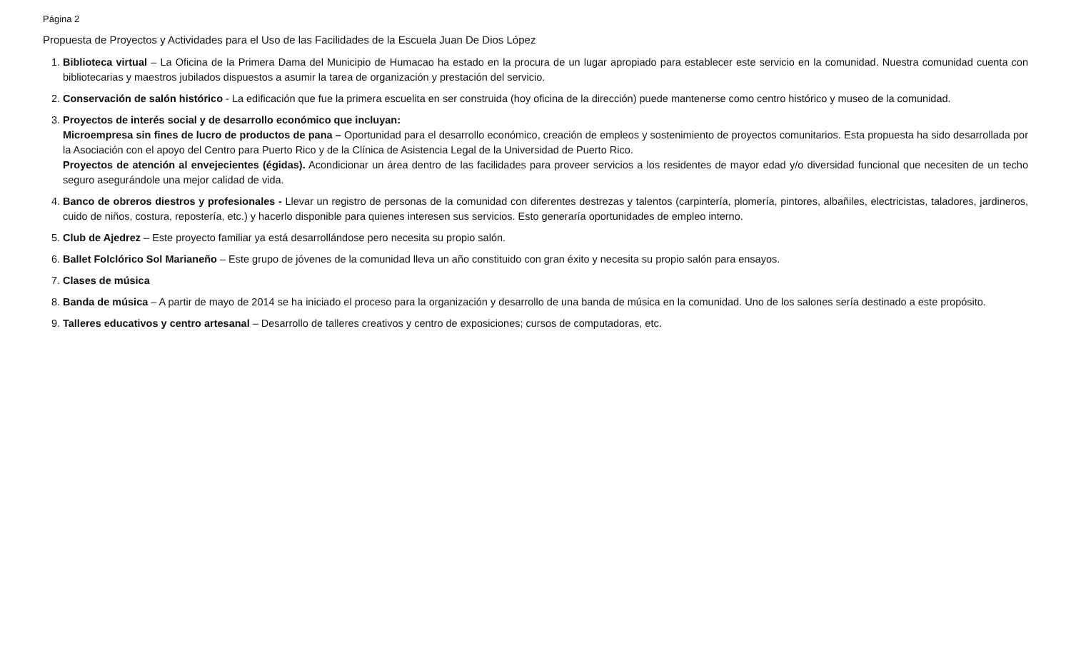Página 2
Propuesta de Proyectos y Actividades para el Uso de las Facilidades de la Escuela Juan De Dios López
1. Biblioteca virtual – La Oficina de la Primera Dama del Municipio de Humacao ha estado en la procura de un lugar apropiado para establecer este servicio en la comunidad. Nuestra comunidad cuenta con bibliotecarias y maestros jubilados dispuestos a asumir la tarea de organización y prestación del servicio.
2. Conservación de salón histórico - La edificación que fue la primera escuelita en ser construida (hoy oficina de la dirección) puede mantenerse como centro histórico y museo de la comunidad.
3. Proyectos de interés social y de desarrollo económico que incluyan:
Microempresa sin fines de lucro de productos de pana – Oportunidad para el desarrollo económico, creación de empleos y sostenimiento de proyectos comunitarios. Esta propuesta ha sido desarrollada por la Asociación con el apoyo del Centro para Puerto Rico y de la Clínica de Asistencia Legal de la Universidad de Puerto Rico.
Proyectos de atención al envejecientes (égidas). Acondicionar un área dentro de las facilidades para proveer servicios a los residentes de mayor edad y/o diversidad funcional que necesiten de un techo seguro asegurándole una mejor calidad de vida.
4. Banco de obreros diestros y profesionales - Llevar un registro de personas de la comunidad con diferentes destrezas y talentos (carpintería, plomería, pintores, albañiles, electricistas, taladores, jardineros, cuido de niños, costura, repostería, etc.) y hacerlo disponible para quienes interesen sus servicios. Esto generaría oportunidades de empleo interno.
5. Club de Ajedrez – Este proyecto familiar ya está desarrollándose pero necesita su propio salón.
6. Ballet Folclórico Sol Marianeño – Este grupo de jóvenes de la comunidad lleva un año constituido con gran éxito y necesita su propio salón para ensayos.
7. Clases de música
8. Banda de música – A partir de mayo de 2014 se ha iniciado el proceso para la organización y desarrollo de una banda de música en la comunidad. Uno de los salones sería destinado a este propósito.
9. Talleres educativos y centro artesanal – Desarrollo de talleres creativos y centro de exposiciones; cursos de computadoras, etc.